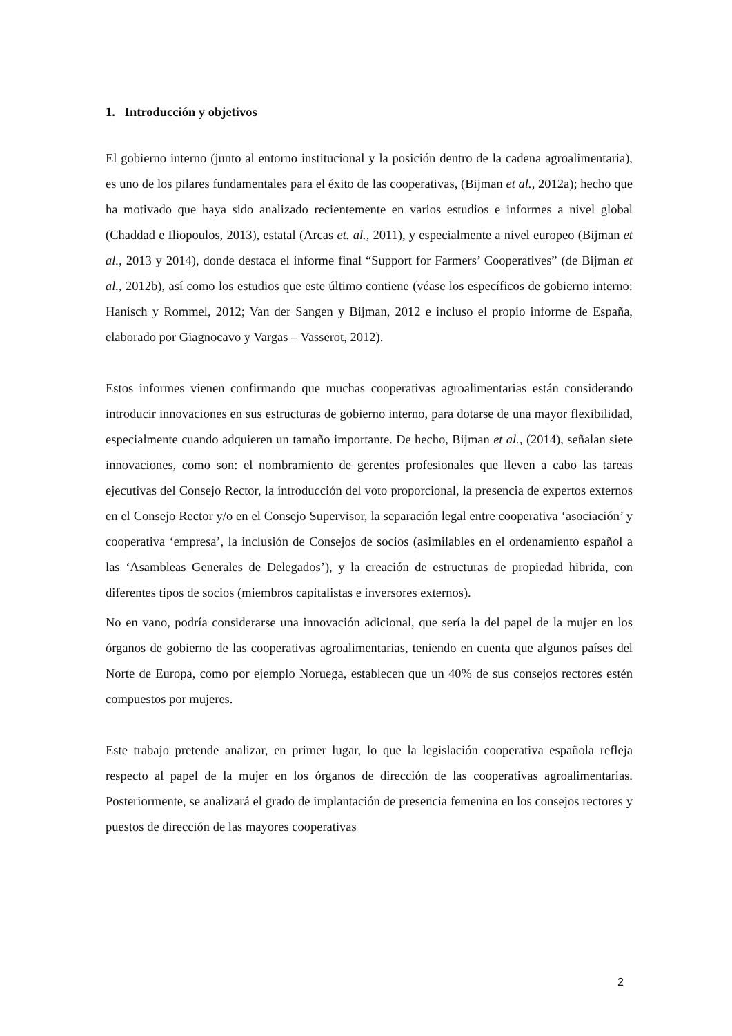1. Introducción y objetivos
El gobierno interno (junto al entorno institucional y la posición dentro de la cadena agroalimentaria), es uno de los pilares fundamentales para el éxito de las cooperativas, (Bijman et al., 2012a); hecho que ha motivado que haya sido analizado recientemente en varios estudios e informes a nivel global (Chaddad e Iliopoulos, 2013), estatal (Arcas et. al., 2011), y especialmente a nivel europeo (Bijman et al., 2013 y 2014), donde destaca el informe final “Support for Farmers’ Cooperatives” (de Bijman et al., 2012b), así como los estudios que este último contiene (véase los específicos de gobierno interno: Hanisch y Rommel, 2012; Van der Sangen y Bijman, 2012 e incluso el propio informe de España, elaborado por Giagnocavo y Vargas – Vasserot, 2012).
Estos informes vienen confirmando que muchas cooperativas agroalimentarias están considerando introducir innovaciones en sus estructuras de gobierno interno, para dotarse de una mayor flexibilidad, especialmente cuando adquieren un tamaño importante. De hecho, Bijman et al., (2014), señalan siete innovaciones, como son: el nombramiento de gerentes profesionales que lleven a cabo las tareas ejecutivas del Consejo Rector, la introducción del voto proporcional, la presencia de expertos externos en el Consejo Rector y/o en el Consejo Supervisor, la separación legal entre cooperativa ‘asociación’ y cooperativa ‘empresa’, la inclusión de Consejos de socios (asimilables en el ordenamiento español a las ‘Asambleas Generales de Delegados’), y la creación de estructuras de propiedad hibrida, con diferentes tipos de socios (miembros capitalistas e inversores externos).
No en vano, podría considerarse una innovación adicional, que sería la del papel de la mujer en los órganos de gobierno de las cooperativas agroalimentarias, teniendo en cuenta que algunos países del Norte de Europa, como por ejemplo Noruega, establecen que un 40% de sus consejos rectores estén compuestos por mujeres.
Este trabajo pretende analizar, en primer lugar, lo que la legislación cooperativa española refleja respecto al papel de la mujer en los órganos de dirección de las cooperativas agroalimentarias. Posteriormente, se analizará el grado de implantación de presencia femenina en los consejos rectores y puestos de dirección de las mayores cooperativas
2